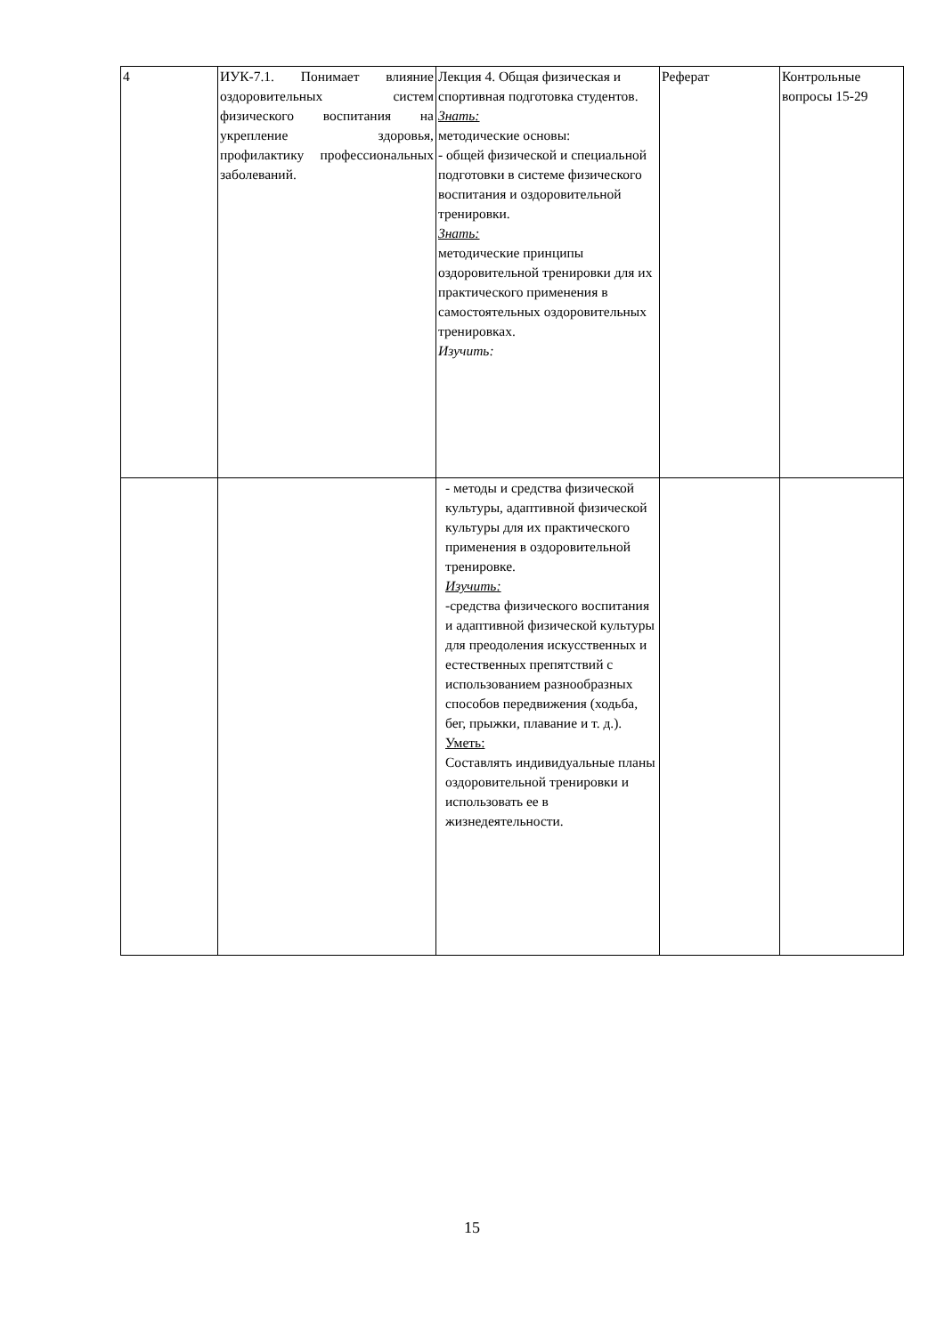| 4 | ИУК-7.1. Понимает влияние оздоровительных систем физического воспитания на укрепление здоровья, профилактику профессиональных заболеваний. | Лекция 4. Общая физическая и спортивная подготовка студентов. Знать: методические основы: - общей физической и специальной подготовки в системе физического воспитания и оздоровительной тренировки. Знать: методические принципы оздоровительной тренировки для их практического применения в самостоятельных оздоровительных тренировках. Изучить: | Реферат | Контрольные вопросы 15-29 |
| | | - методы и средства физической культуры, адаптивной физической культуры для их практического применения в оздоровительной тренировке. Изучить: -средства физического воспитания и адаптивной физической культуры для преодоления искусственных и естественных препятствий с использованием разнообразных способов передвижения (ходьба, бег, прыжки, плавание и т. д.). Уметь: Составлять индивидуальные планы оздоровительной тренировки и использовать ее в жизнедеятельности. | | |
15